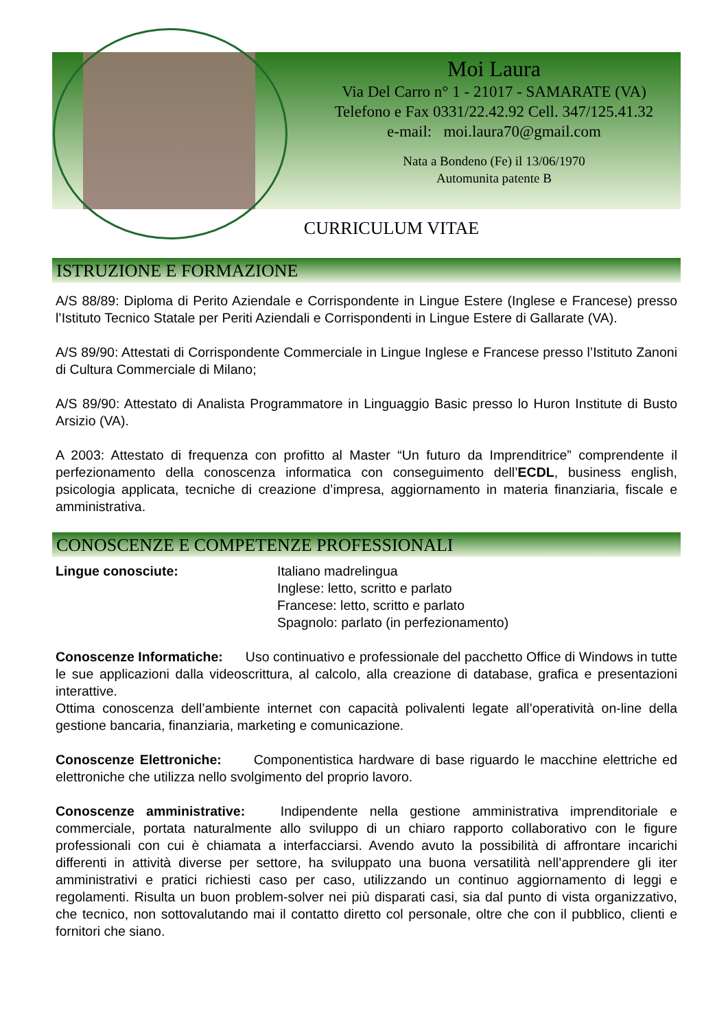Moi Laura
Via Del Carro n° 1 - 21017 - SAMARATE (VA)
Telefono e Fax 0331/22.42.92 Cell. 347/125.41.32
e-mail: moi.laura70@gmail.com
Nata a Bondeno (Fe) il 13/06/1970
Automunita patente B
CURRICULUM VITAE
ISTRUZIONE E FORMAZIONE
A/S 88/89: Diploma di Perito Aziendale e Corrispondente in Lingue Estere (Inglese e Francese) presso l’Istituto Tecnico Statale per Periti Aziendali e Corrispondenti in Lingue Estere di Gallarate (VA).
A/S 89/90: Attestati di Corrispondente Commerciale in Lingue Inglese e Francese presso l’Istituto Zanoni di Cultura Commerciale di Milano;
A/S 89/90: Attestato di Analista Programmatore in Linguaggio Basic presso lo Huron Institute di Busto Arsizio (VA).
A 2003: Attestato di frequenza con profitto al Master “Un futuro da Imprenditrice” comprendente il perfezionamento della conoscenza informatica con conseguimento dell’ECDL, business english, psicologia applicata, tecniche di creazione d’impresa, aggiornamento in materia finanziaria, fiscale e amministrativa.
CONOSCENZE E COMPETENZE PROFESSIONALI
Lingue conosciute: Italiano madrelingua
Inglese: letto, scritto e parlato
Francese: letto, scritto e parlato
Spagnolo: parlato (in perfezionamento)
Conoscenze Informatiche: Uso continuativo e professionale del pacchetto Office di Windows in tutte le sue applicazioni dalla videoscrittura, al calcolo, alla creazione di database, grafica e presentazioni interattive.
Ottima conoscenza dell’ambiente internet con capacità polivalenti legate all’operatività on-line della gestione bancaria, finanziaria, marketing e comunicazione.
Conoscenze Elettroniche: Componentistica hardware di base riguardo le macchine elettriche ed elettroniche che utilizza nello svolgimento del proprio lavoro.
Conoscenze amministrative: Indipendente nella gestione amministrativa imprenditoriale e commerciale, portata naturalmente allo sviluppo di un chiaro rapporto collaborativo con le figure professionali con cui è chiamata a interfacciarsi. Avendo avuto la possibilità di affrontare incarichi differenti in attività diverse per settore, ha sviluppato una buona versatilità nell’apprendere gli iter amministrativi e pratici richiesti caso per caso, utilizzando un continuo aggiornamento di leggi e regolamenti. Risulta un buon problem-solver nei più disparati casi, sia dal punto di vista organizzativo, che tecnico, non sottovalutando mai il contatto diretto col personale, oltre che con il pubblico, clienti e fornitori che siano.